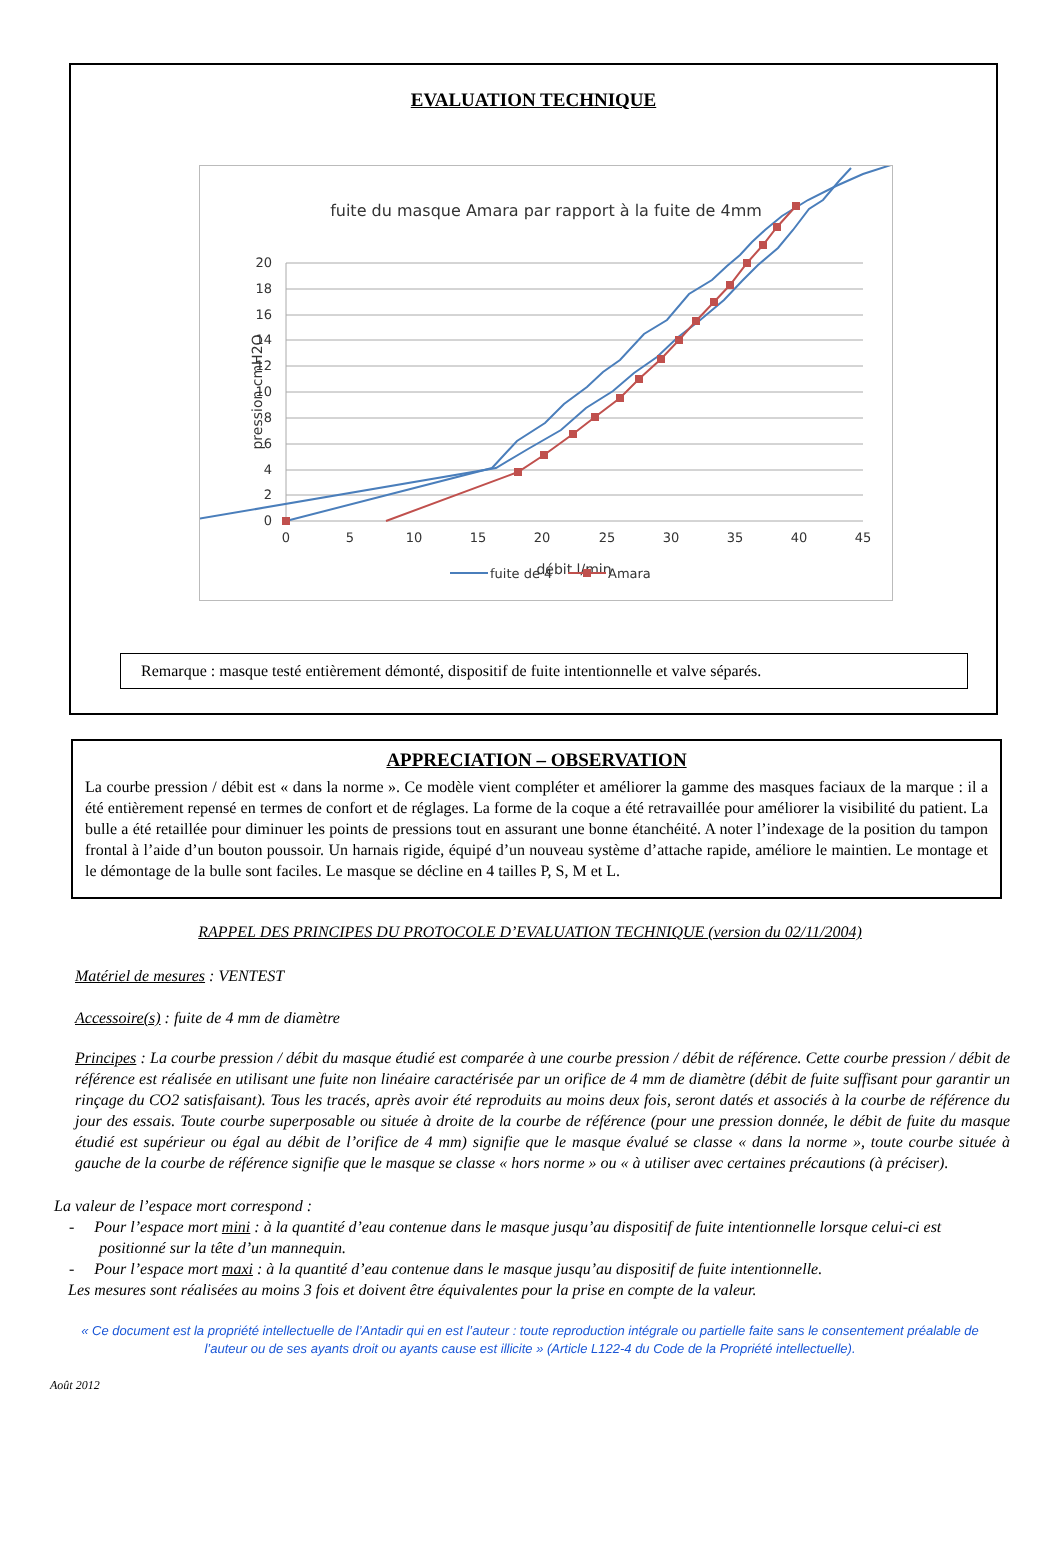EVALUATION TECHNIQUE
fuite du masque Amara par rapport à la fuite de 4mm
20
18
16
14
12
10
8
6
4
2
0
0
5
10
15
20
25
30
35
40
45
débit l/min
pression cmH2O
fuite de 4
Amara
Remarque : masque testé entièrement démonté, dispositif de fuite intentionnelle et valve séparés.
APPRECIATION – OBSERVATION
La courbe pression / débit est « dans la norme ». Ce modèle vient compléter et améliorer la gamme des masques faciaux de la marque : il a été entièrement repensé en termes de confort et de réglages. La forme de la coque a été retravaillée pour améliorer la visibilité du patient. La bulle a été retaillée pour diminuer les points de pressions tout en assurant une bonne étanchéité. A noter l’indexage de la position du tampon frontal à l’aide d’un bouton poussoir. Un harnais rigide, équipé d’un nouveau système d’attache rapide, améliore le maintien. Le montage et le démontage de la bulle sont faciles. Le masque se décline en 4 tailles P, S, M et L.
RAPPEL DES PRINCIPES DU PROTOCOLE D’EVALUATION TECHNIQUE (version du 02/11/2004)
Matériel de mesures : VENTEST
Accessoire(s) : fuite de 4 mm de diamètre
Principes : La courbe pression / débit du masque étudié est comparée à une courbe pression / débit de référence. Cette courbe pression / débit de référence est réalisée en utilisant une fuite non linéaire caractérisée par un orifice de 4 mm de diamètre (débit de fuite suffisant pour garantir un rinçage du CO2 satisfaisant). Tous les tracés, après avoir été reproduits au moins deux fois, seront datés et associés à la courbe de référence du jour des essais. Toute courbe superposable ou située à droite de la courbe de référence (pour une pression donnée, le débit de fuite du masque étudié est supérieur ou égal au débit de l’orifice de 4 mm) signifie que le masque évalué se classe « dans la norme », toute courbe située à gauche de la courbe de référence signifie que le masque se classe « hors norme » ou « à utiliser avec certaines précautions (à préciser).
La valeur de l’espace mort correspond :
- Pour l’espace mort mini : à la quantité d’eau contenue dans le masque jusqu’au dispositif de fuite intentionnelle lorsque celui-ci est positionné sur la tête d’un mannequin.
- Pour l’espace mort maxi : à la quantité d’eau contenue dans le masque jusqu’au dispositif de fuite intentionnelle.
Les mesures sont réalisées au moins 3 fois et doivent être équivalentes pour la prise en compte de la valeur.
« Ce document est la propriété intellectuelle de l’Antadir qui en est l’auteur : toute reproduction intégrale ou partielle faite sans le consentement préalable de l’auteur ou de ses ayants droit ou ayants cause est illicite » (Article L122-4 du Code de la Propriété intellectuelle).
Août 2012